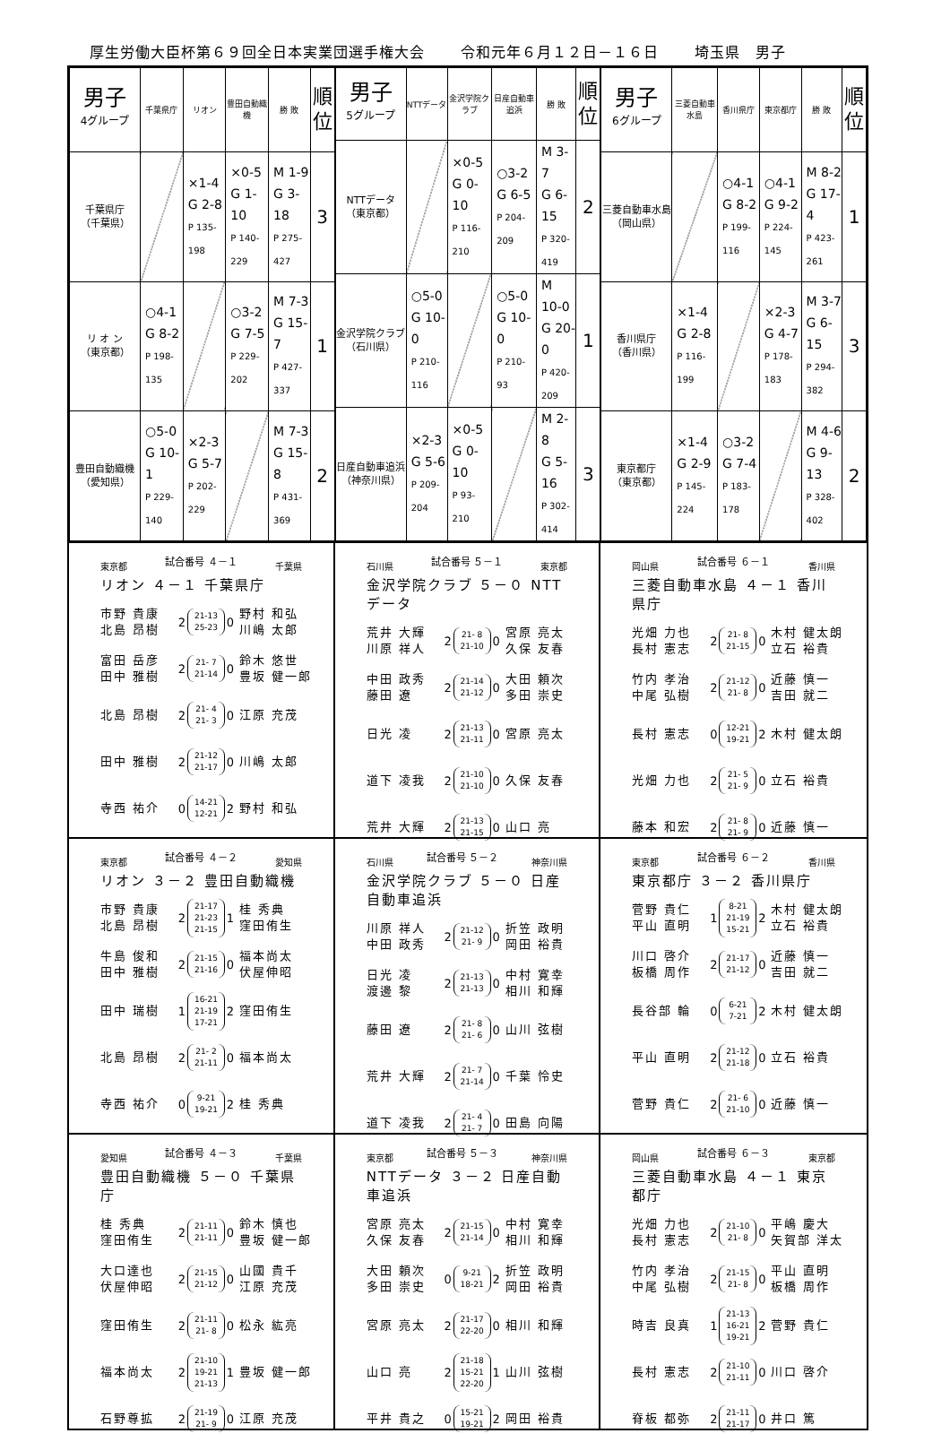厚生労働大臣杯第６９回全日本実業団選手権大会 令和元年６月１２日－１６日 埼玉県　男子
| 男子 4グループ | 千葉県庁 | リオン | 豊田自動織機 | 勝 敗 | 順位 |
| --- | --- | --- | --- | --- | --- |
| 千葉県庁 （千葉県） | | ×1-4 G 2-8 P 135-198 | ×0-5 G 1-10 P 140-229 | M 1-9 G 3-18 P 275-427 | 3 |
| リ オ ン （東京都） | ○4-1 G 8-2 P 198-135 | | ○3-2 G 7-5 P 229-202 | M 7-3 G 15-7 P 427-337 | 1 |
| 豊田自動織機 （愛知県） | ○5-0 G 10-1 P 229-140 | ×2-3 G 5-7 P 202-229 | | M 7-3 G 15-8 P 431-369 | 2 |
| 男子 5グループ | NTTデータ | 金沢学院クラブ | 日産自動車追浜 | 勝 敗 | 順位 |
| --- | --- | --- | --- | --- | --- |
| NTTデータ （東京都） | | ×0-5 G 0-10 P 116-210 | ○3-2 G 6-5 P 204-209 | M 3-7 G 6-15 P 320-419 | 2 |
| 金沢学院クラブ （石川県） | ○5-0 G 10-0 P 210-116 | | ○5-0 G 10-0 P 210-93 | M 10-0 G 20-0 P 420-209 | 1 |
| 日産自動車追浜 （神奈川県） | ×2-3 G 5-6 P 209-204 | ×0-5 G 0-10 P 93-210 | | M 2-8 G 5-16 P 302-414 | 3 |
| 男子 6グループ | 三菱自動車水島 | 香川県庁 | 東京都庁 | 勝 敗 | 順位 |
| --- | --- | --- | --- | --- | --- |
| 三菱自動車水島 （岡山県） | | ○4-1 G 8-2 P 199-116 | ○4-1 G 9-2 P 224-145 | M 8-2 G 17-4 P 423-261 | 1 |
| 香川県庁 （香川県） | ×1-4 G 2-8 P 116-199 | | ×2-3 G 4-7 P 178-183 | M 3-7 G 6-15 P 294-382 | 3 |
| 東京都庁 （東京都） | ×1-4 G 2-9 P 145-224 | ○3-2 G 7-4 P 183-178 | | M 4-6 G 9-13 P 328-402 | 2 |
東京都 試合番号 ４－１ 千葉県
リオン ４－１ 千葉県庁
市野 貴康
北島 昂樹
2
21-13
25-23
0
野村 和弘
川嶋 太郎
富田 岳彦
田中 雅樹
2
21- 7
21-14
0
鈴木 悠世
豊坂 健一郎
北島 昂樹
2
21- 4
21- 3
0
江原 充茂
田中 雅樹
2
21-12
21-17
0
川嶋 太郎
寺西 祐介
0
14-21
12-21
2
野村 和弘
石川県 試合番号 ５－１ 東京都
金沢学院クラブ ５－０ NTTデータ
荒井 大輝
川原 祥人
2
21- 8
21-10
0
宮原 亮太
久保 友春
中田 政秀
藤田 遼
2
21-14
21-12
0
大田 頼次
多田 崇史
日光 凌
2
21-13
21-11
0
宮原 亮太
道下 凌我
2
21-10
21-10
0
久保 友春
荒井 大輝
2
21-13
21-15
0
山口 亮
岡山県 試合番号 ６－１ 香川県
三菱自動車水島 ４－１ 香川県庁
光畑 力也
長村 憲志
2
21- 8
21-15
0
木村 健太朗
立石 裕貴
竹内 孝治
中尾 弘樹
2
21-12
21- 8
0
近藤 慎一
吉田 就二
長村 憲志
0
12-21
19-21
2
木村 健太朗
光畑 力也
2
21- 5
21- 9
0
立石 裕貴
藤本 和宏
2
21- 8
21- 9
0
近藤 慎一
東京都 試合番号 ４－２ 愛知県
リオン ３－２ 豊田自動織機
市野 貴康
北島 昂樹
2
21-17
21-23
21-15
1
桂 秀典
窪田侑生
牛島 俊和
田中 雅樹
2
21-15
21-16
0
福本尚太
伏屋伸昭
田中 瑞樹
1
16-21
21-19
17-21
2
窪田侑生
北島 昂樹
2
21- 2
21-11
0
福本尚太
寺西 祐介
0
9-21
19-21
2
桂 秀典
石川県 試合番号 ５－２ 神奈川県
金沢学院クラブ ５－０ 日産自動車追浜
川原 祥人
中田 政秀
2
21-12
21- 9
0
折笠 政明
岡田 裕貴
日光 凌
渡邊 黎
2
21-13
21-13
0
中村 寛幸
相川 和輝
藤田 遼
2
21- 8
21- 6
0
山川 弦樹
荒井 大輝
2
21- 7
21-14
0
千葉 怜史
道下 凌我
2
21- 4
21- 7
0
田島 向陽
東京都 試合番号 ６－２ 香川県
東京都庁 ３－２ 香川県庁
菅野 貴仁
平山 直明
1
8-21
21-19
15-21
2
木村 健太朗
立石 裕貴
川口 啓介
板橋 周作
2
21-17
21-12
0
近藤 慎一
吉田 就二
長谷部 輪
0
6-21
7-21
2
木村 健太朗
平山 直明
2
21-12
21-18
0
立石 裕貴
菅野 貴仁
2
21- 6
21-10
0
近藤 慎一
愛知県 試合番号 ４－３ 千葉県
豊田自動織機 ５－０ 千葉県庁
桂 秀典
窪田侑生
2
21-11
21-11
0
鈴木 慎也
豊坂 健一郎
大口達也
伏屋伸昭
2
21-15
21-12
0
山國 貴千
江原 充茂
窪田侑生
2
21-11
21- 8
0
松永 紘亮
福本尚太
2
21-10
19-21
21-13
1
豊坂 健一郎
石野尊拡
2
21-19
21- 9
0
江原 充茂
東京都 試合番号 ５－３ 神奈川県
NTTデータ ３－２ 日産自動車追浜
宮原 亮太
久保 友春
2
21-15
21-14
0
中村 寛幸
相川 和輝
大田 頼次
多田 崇史
0
9-21
18-21
2
折笠 政明
岡田 裕貴
宮原 亮太
2
21-17
22-20
0
相川 和輝
山口 亮
2
21-18
15-21
22-20
1
山川 弦樹
平井 貴之
0
15-21
19-21
2
岡田 裕貴
岡山県 試合番号 ６－３ 東京都
三菱自動車水島 ４－１ 東京都庁
光畑 力也
長村 憲志
2
21-10
21- 8
0
平嶋 慶大
矢賀部 洋太
竹内 孝治
中尾 弘樹
2
21-15
21- 8
0
平山 直明
板橋 周作
時吉 良真
1
21-13
16-21
19-21
2
菅野 貴仁
長村 憲志
2
21-10
21-11
0
川口 啓介
脊板 都弥
2
21-11
21-17
0
井口 篤